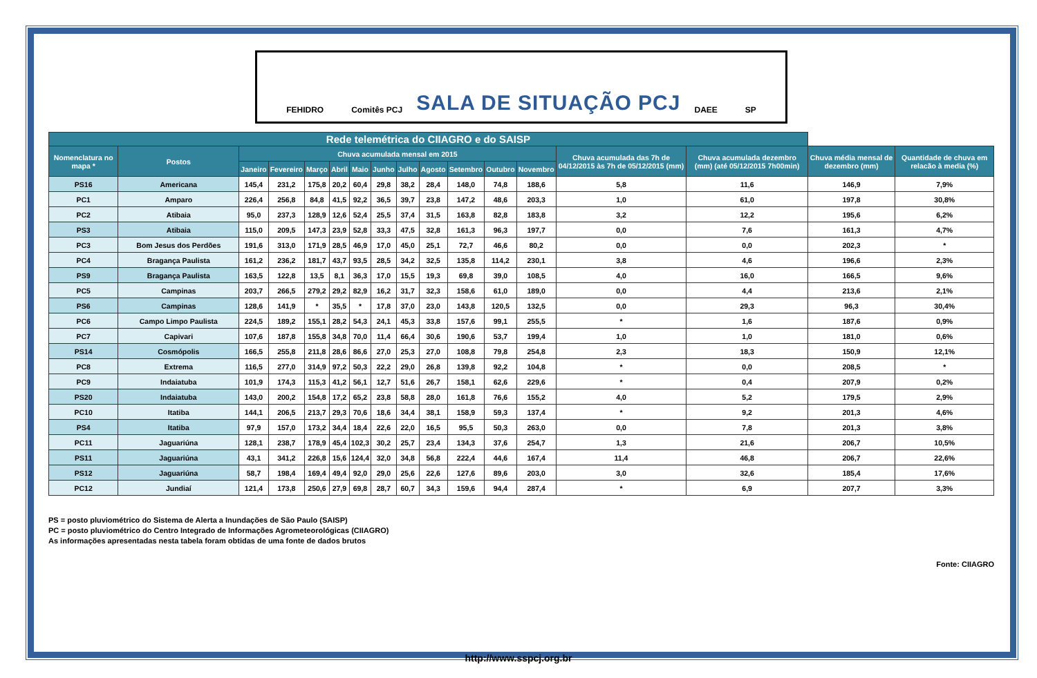FEHIDRO Comitês PCJ
SALA DE SITUAÇÃO PCJ
DAEE SP
| Rede telemétrica do CIIAGRO e do SAISP | | | | | | | | | | | | | | | | |
| --- | --- | --- | --- | --- | --- | --- | --- | --- | --- | --- | --- | --- | --- | --- | --- | --- |
| Nomenclatura no mapa * | Postos | Chuva acumulada mensal em 2015 | | | | | | | | | | | Chuva acumulada das 7h de 04/12/2015 às 7h de 05/12/2015 (mm) | Chuva acumulada dezembro (mm) (até 05/12/2015 7h00min) | Chuva média mensal de dezembro (mm) | Quantidade de chuva em relacão à media (%) |
| | | Janeiro | Fevereiro | Março | Abril | Maio | Junho | Julho | Agosto | Setembro | Outubro | Novembro | | | | |
| PS16 | Americana | 145,4 | 231,2 | 175,8 | 20,2 | 60,4 | 29,8 | 38,2 | 28,4 | 148,0 | 74,8 | 188,6 | 5,8 | 11,6 | 146,9 | 7,9% |
| PC1 | Amparo | 226,4 | 256,8 | 84,8 | 41,5 | 92,2 | 36,5 | 39,7 | 23,8 | 147,2 | 48,6 | 203,3 | 1,0 | 61,0 | 197,8 | 30,8% |
| PC2 | Atibaia | 95,0 | 237,3 | 128,9 | 12,6 | 52,4 | 25,5 | 37,4 | 31,5 | 163,8 | 82,8 | 183,8 | 3,2 | 12,2 | 195,6 | 6,2% |
| PS3 | Atibaia | 115,0 | 209,5 | 147,3 | 23,9 | 52,8 | 33,3 | 47,5 | 32,8 | 161,3 | 96,3 | 197,7 | 0,0 | 7,6 | 161,3 | 4,7% |
| PC3 | Bom Jesus dos Perdões | 191,6 | 313,0 | 171,9 | 28,5 | 46,9 | 17,0 | 45,0 | 25,1 | 72,7 | 46,6 | 80,2 | 0,0 | 0,0 | 202,3 | * |
| PC4 | Bragança Paulista | 161,2 | 236,2 | 181,7 | 43,7 | 93,5 | 28,5 | 34,2 | 32,5 | 135,8 | 114,2 | 230,1 | 3,8 | 4,6 | 196,6 | 2,3% |
| PS9 | Bragança Paulista | 163,5 | 122,8 | 13,5 | 8,1 | 36,3 | 17,0 | 15,5 | 19,3 | 69,8 | 39,0 | 108,5 | 4,0 | 16,0 | 166,5 | 9,6% |
| PC5 | Campinas | 203,7 | 266,5 | 279,2 | 29,2 | 82,9 | 16,2 | 31,7 | 32,3 | 158,6 | 61,0 | 189,0 | 0,0 | 4,4 | 213,6 | 2,1% |
| PS6 | Campinas | 128,6 | 141,9 | * | 35,5 | * | 17,8 | 37,0 | 23,0 | 143,8 | 120,5 | 132,5 | 0,0 | 29,3 | 96,3 | 30,4% |
| PC6 | Campo Limpo Paulista | 224,5 | 189,2 | 155,1 | 28,2 | 54,3 | 24,1 | 45,3 | 33,8 | 157,6 | 99,1 | 255,5 | * | 1,6 | 187,6 | 0,9% |
| PC7 | Capivari | 107,6 | 187,8 | 155,8 | 34,8 | 70,0 | 11,4 | 66,4 | 30,6 | 190,6 | 53,7 | 199,4 | 1,0 | 1,0 | 181,0 | 0,6% |
| PS14 | Cosmópolis | 166,5 | 255,8 | 211,8 | 28,6 | 86,6 | 27,0 | 25,3 | 27,0 | 108,8 | 79,8 | 254,8 | 2,3 | 18,3 | 150,9 | 12,1% |
| PC8 | Extrema | 116,5 | 277,0 | 314,9 | 97,2 | 50,3 | 22,2 | 29,0 | 26,8 | 139,8 | 92,2 | 104,8 | * | 0,0 | 208,5 | * |
| PC9 | Indaiatuba | 101,9 | 174,3 | 115,3 | 41,2 | 56,1 | 12,7 | 51,6 | 26,7 | 158,1 | 62,6 | 229,6 | * | 0,4 | 207,9 | 0,2% |
| PS20 | Indaiatuba | 143,0 | 200,2 | 154,8 | 17,2 | 65,2 | 23,8 | 58,8 | 28,0 | 161,8 | 76,6 | 155,2 | 4,0 | 5,2 | 179,5 | 2,9% |
| PC10 | Itatiba | 144,1 | 206,5 | 213,7 | 29,3 | 70,6 | 18,6 | 34,4 | 38,1 | 158,9 | 59,3 | 137,4 | * | 9,2 | 201,3 | 4,6% |
| PS4 | Itatiba | 97,9 | 157,0 | 173,2 | 34,4 | 18,4 | 22,6 | 22,0 | 16,5 | 95,5 | 50,3 | 263,0 | 0,0 | 7,8 | 201,3 | 3,8% |
| PC11 | Jaguariúna | 128,1 | 238,7 | 178,9 | 45,4 | 102,3 | 30,2 | 25,7 | 23,4 | 134,3 | 37,6 | 254,7 | 1,3 | 21,6 | 206,7 | 10,5% |
| PS11 | Jaguariúna | 43,1 | 341,2 | 226,8 | 15,6 | 124,4 | 32,0 | 34,8 | 56,8 | 222,4 | 44,6 | 167,4 | 11,4 | 46,8 | 206,7 | 22,6% |
| PS12 | Jaguariúna | 58,7 | 198,4 | 169,4 | 49,4 | 92,0 | 29,0 | 25,6 | 22,6 | 127,6 | 89,6 | 203,0 | 3,0 | 32,6 | 185,4 | 17,6% |
| PC12 | Jundiaí | 121,4 | 173,8 | 250,6 | 27,9 | 69,8 | 28,7 | 60,7 | 34,3 | 159,6 | 94,4 | 287,4 | * | 6,9 | 207,7 | 3,3% |
PS = posto pluviométrico do Sistema de Alerta a Inundações de São Paulo (SAISP)
PC = posto pluviométrico do Centro Integrado de Informações Agrometeorológicas (CIIAGRO)
As informações apresentadas nesta tabela foram obtidas de uma fonte de dados brutos
Fonte: CIIAGRO
http://www.sspcj.org.br